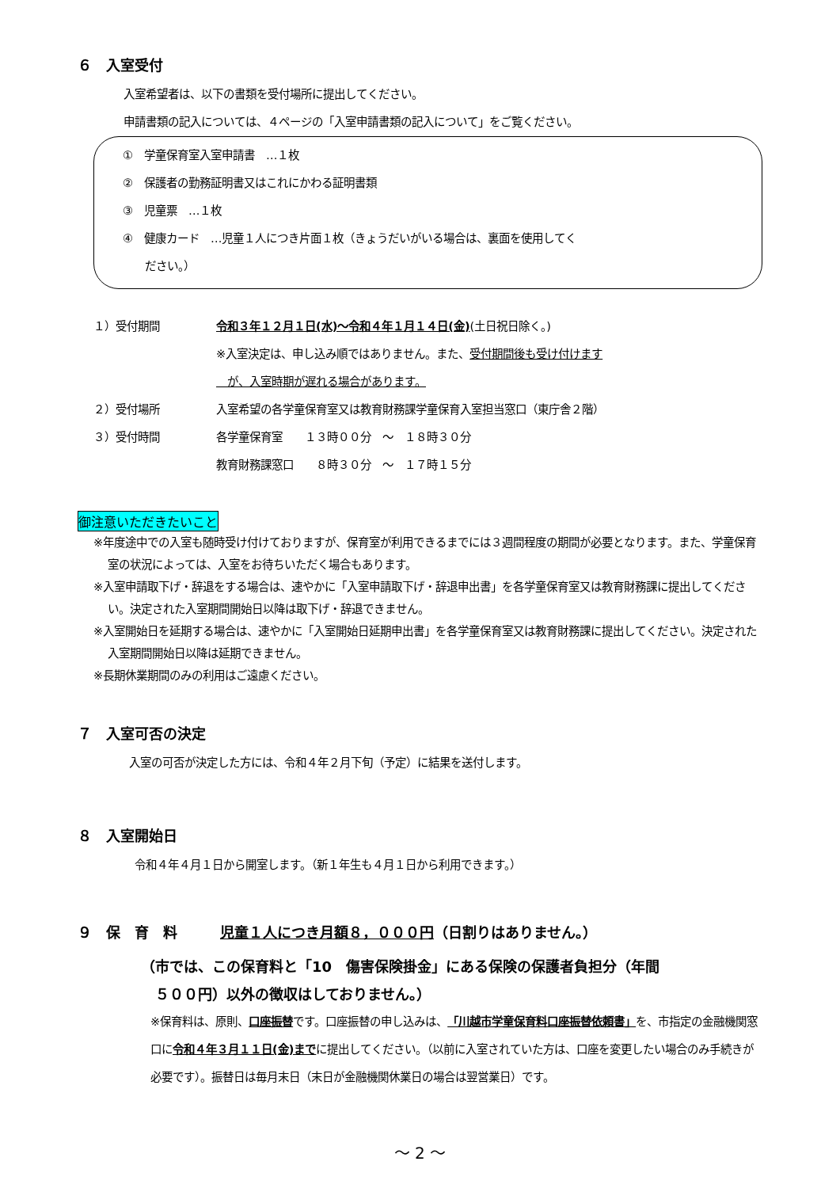６　入室受付
入室希望者は、以下の書類を受付場所に提出してください。
申請書類の記入については、４ページの「入室申請書類の記入について」をご覧ください。
①　学童保育室入室申請書　…１枚
②　保護者の勤務証明書又はこれにかわる証明書類
③　児童票　…１枚
④　健康カード　…児童１人につき片面１枚（きょうだいがいる場合は、裏面を使用してく
　　ださい。）
１）受付期間 令和３年１２月１日(水)～令和４年１月１４日(金)(土日祝日除く。)
※入室決定は、申し込み順ではありません。また、受付期間後も受け付けます
　が、入室時期が遅れる場合があります。
２）受付場所 入室希望の各学童保育室又は教育財務課学童保育入室担当窓口（東庁舎２階）
３）受付時間 各学童保育室　　１３時００分　～　１８時３０分
教育財務課窓口　　８時３０分　～　１７時１５分
御注意いただきたいこと
※年度途中での入室も随時受け付けておりますが、保育室が利用できるまでには３週間程度の期間が必要となります。また、学童保育室の状況によっては、入室をお待ちいただく場合もあります。
※入室申請取下げ・辞退をする場合は、速やかに「入室申請取下げ・辞退申出書」を各学童保育室又は教育財務課に提出してください。決定された入室期間開始日以降は取下げ・辞退できません。
※入室開始日を延期する場合は、速やかに「入室開始日延期申出書」を各学童保育室又は教育財務課に提出してください。決定された入室期間開始日以降は延期できません。
※長期休業期間のみの利用はご遠慮ください。
７　入室可否の決定
入室の可否が決定した方には、令和４年２月下旬（予定）に結果を送付します。
８　入室開始日
令和４年４月１日から開室します。（新１年生も４月１日から利用できます。）
９　保　育　料　　　児童１人につき月額８，０００円（日割りはありません。）
（市では、この保育料と「10　傷害保険掛金」にある保険の保護者負担分（年間
　５００円）以外の徴収はしておりません。）
※保育料は、原則、口座振替です。口座振替の申し込みは、「川越市学童保育料口座振替依頼書」を、市指定の金融機関窓口に令和４年３月１１日(金)までに提出してください。（以前に入室されていた方は、口座を変更したい場合のみ手続きが必要です）。振替日は毎月末日（末日が金融機関休業日の場合は翌営業日）です。
～ 2 ～